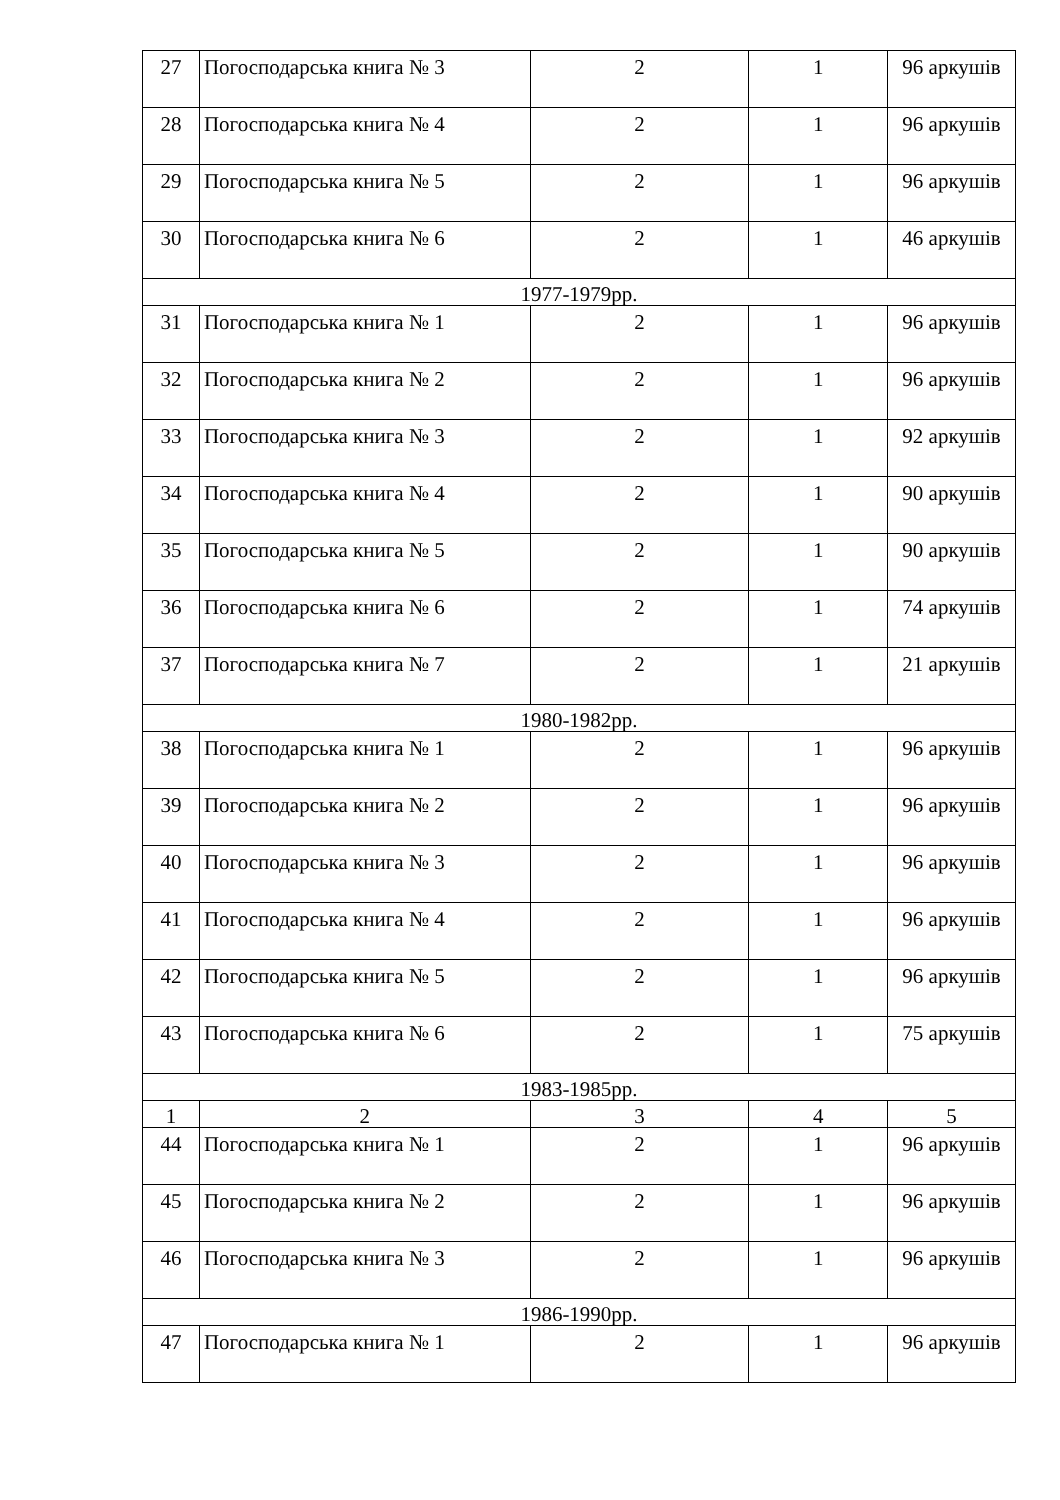| 27 | Погосподарська книга № 3 | 2 | 1 | 96 аркушів |
| 28 | Погосподарська книга № 4 | 2 | 1 | 96 аркушів |
| 29 | Погосподарська книга № 5 | 2 | 1 | 96 аркушів |
| 30 | Погосподарська книга № 6 | 2 | 1 | 46 аркушів |
| 1977-1979рр. | | | | |
| 31 | Погосподарська книга № 1 | 2 | 1 | 96 аркушів |
| 32 | Погосподарська книга № 2 | 2 | 1 | 96 аркушів |
| 33 | Погосподарська книга № 3 | 2 | 1 | 92 аркушів |
| 34 | Погосподарська книга № 4 | 2 | 1 | 90 аркушів |
| 35 | Погосподарська книга № 5 | 2 | 1 | 90 аркушів |
| 36 | Погосподарська книга № 6 | 2 | 1 | 74 аркушів |
| 37 | Погосподарська книга № 7 | 2 | 1 | 21 аркушів |
| 1980-1982рр. | | | | |
| 38 | Погосподарська книга № 1 | 2 | 1 | 96 аркушів |
| 39 | Погосподарська книга № 2 | 2 | 1 | 96 аркушів |
| 40 | Погосподарська книга № 3 | 2 | 1 | 96 аркушів |
| 41 | Погосподарська книга № 4 | 2 | 1 | 96 аркушів |
| 42 | Погосподарська книга № 5 | 2 | 1 | 96 аркушів |
| 43 | Погосподарська книга № 6 | 2 | 1 | 75 аркушів |
| 1983-1985рр. | | | | |
| 1 | 2 | 3 | 4 | 5 |
| 44 | Погосподарська книга № 1 | 2 | 1 | 96 аркушів |
| 45 | Погосподарська книга № 2 | 2 | 1 | 96 аркушів |
| 46 | Погосподарська книга № 3 | 2 | 1 | 96 аркушів |
| 1986-1990рр. | | | | |
| 47 | Погосподарська книга № 1 | 2 | 1 | 96 аркушів |